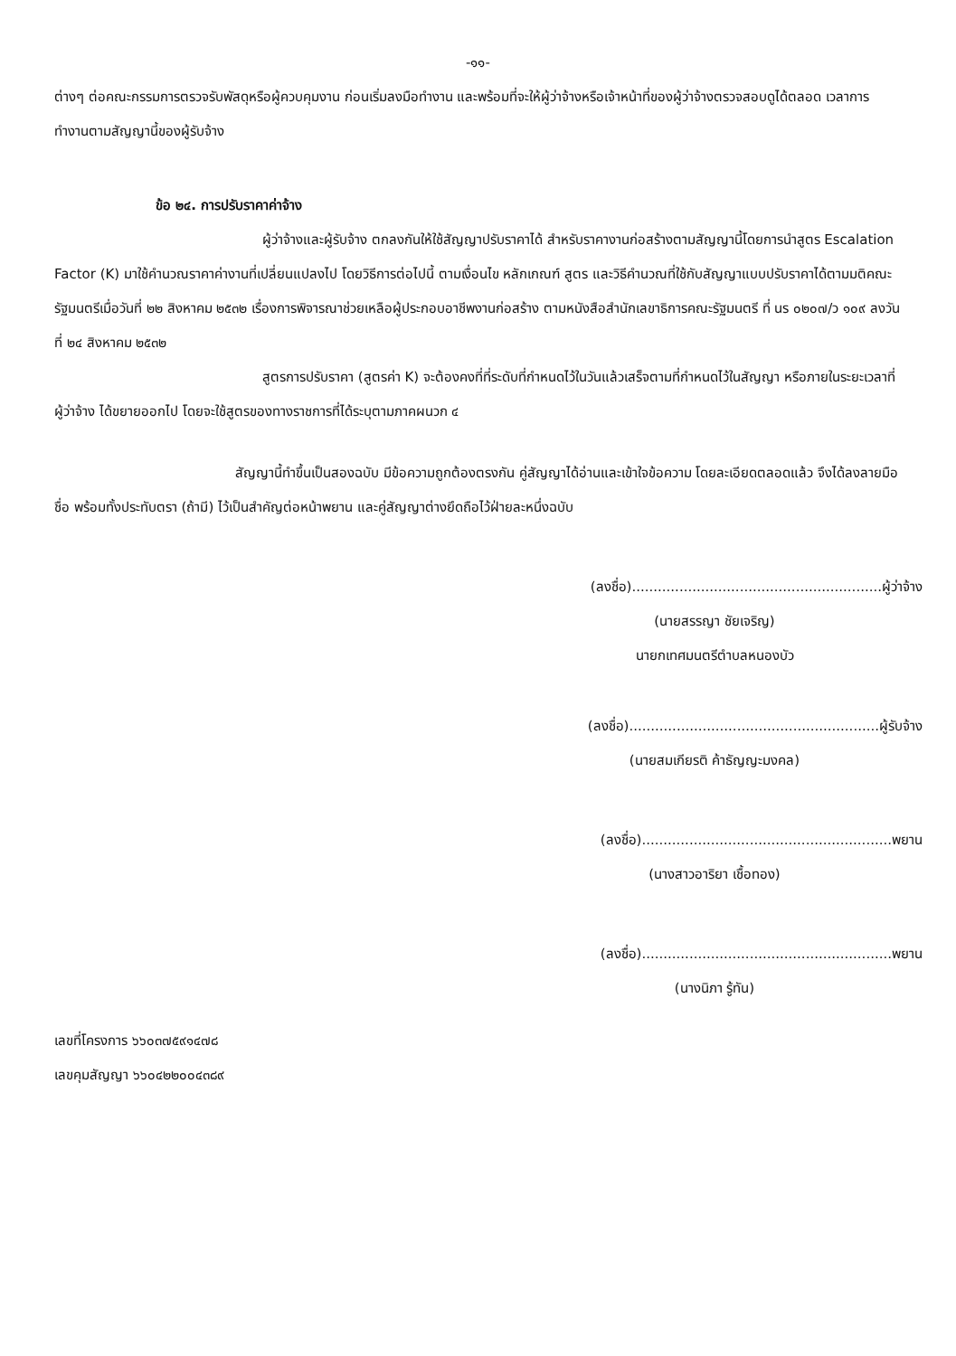-๑๑-
ต่างๆ ต่อคณะกรรมการตรวจรับพัสดุหรือผู้ควบคุมงาน ก่อนเริ่มลงมือทำงาน และพร้อมที่จะให้ผู้ว่าจ้างหรือเจ้าหน้าที่ของผู้ว่าจ้างตรวจสอบดูได้ตลอด เวลาการทำงานตามสัญญานี้ของผู้รับจ้าง
ข้อ ๒๔. การปรับราคาค่าจ้าง
ผู้ว่าจ้างและผู้รับจ้าง ตกลงกันให้ใช้สัญญาปรับราคาได้ สำหรับราคางานก่อสร้างตามสัญญานี้โดยการนำสูตร Escalation Factor (K) มาใช้คำนวณราคาค่างานที่เปลี่ยนแปลงไป โดยวิธีการต่อไปนี้ ตามเงื่อนไข หลักเกณฑ์ สูตร และวิธีคำนวณที่ใช้กับสัญญาแบบปรับราคาได้ตามมติคณะรัฐมนตรีเมื่อวันที่ ๒๒ สิงหาคม ๒๕๓๒ เรื่องการพิจารณาช่วยเหลือผู้ประกอบอาชีพงานก่อสร้าง ตามหนังสือสำนักเลขาธิการคณะรัฐมนตรี ที่ นร ๐๒๐๗/ว ๑๐๙ ลงวันที่ ๒๔ สิงหาคม ๒๕๓๒
สูตรการปรับราคา (สูตรค่า K) จะต้องคงที่ที่ระดับที่กำหนดไว้ในวันแล้วเสร็จตามที่กำหนดไว้ในสัญญา หรือภายในระยะเวลาที่ ผู้ว่าจ้าง ได้ขยายออกไป โดยจะใช้สูตรของทางราชการที่ได้ระบุตามภาคผนวก ๔
สัญญานี้ทำขึ้นเป็นสองฉบับ มีข้อความถูกต้องตรงกัน คู่สัญญาได้อ่านและเข้าใจข้อความ โดยละเอียดตลอดแล้ว จึงได้ลงลายมือชื่อ พร้อมทั้งประทับตรา (ถ้ามี) ไว้เป็นสำคัญต่อหน้าพยาน และคู่สัญญาต่างยึดถือไว้ฝ่ายละหนึ่งฉบับ
(ลงชื่อ)..........................................................ผู้ว่าจ้าง
(นายสรรญา ชัยเจริญ)
นายกเทศมนตรีตำบลหนองบัว
(ลงชื่อ)..........................................................ผู้รับจ้าง
(นายสมเกียรติ ค้าธัญญะมงคล)
(ลงชื่อ)..........................................................พยาน
(นางสาวอาริยา เชื้อทอง)
(ลงชื่อ)..........................................................พยาน
(นางนิภา รู้ทัน)
เลขที่โครงการ ๖๖๐๓๗๕๙๑๔๗๘
เลขคุมสัญญา ๖๖๐๔๒๒๐๐๔๓๘๙